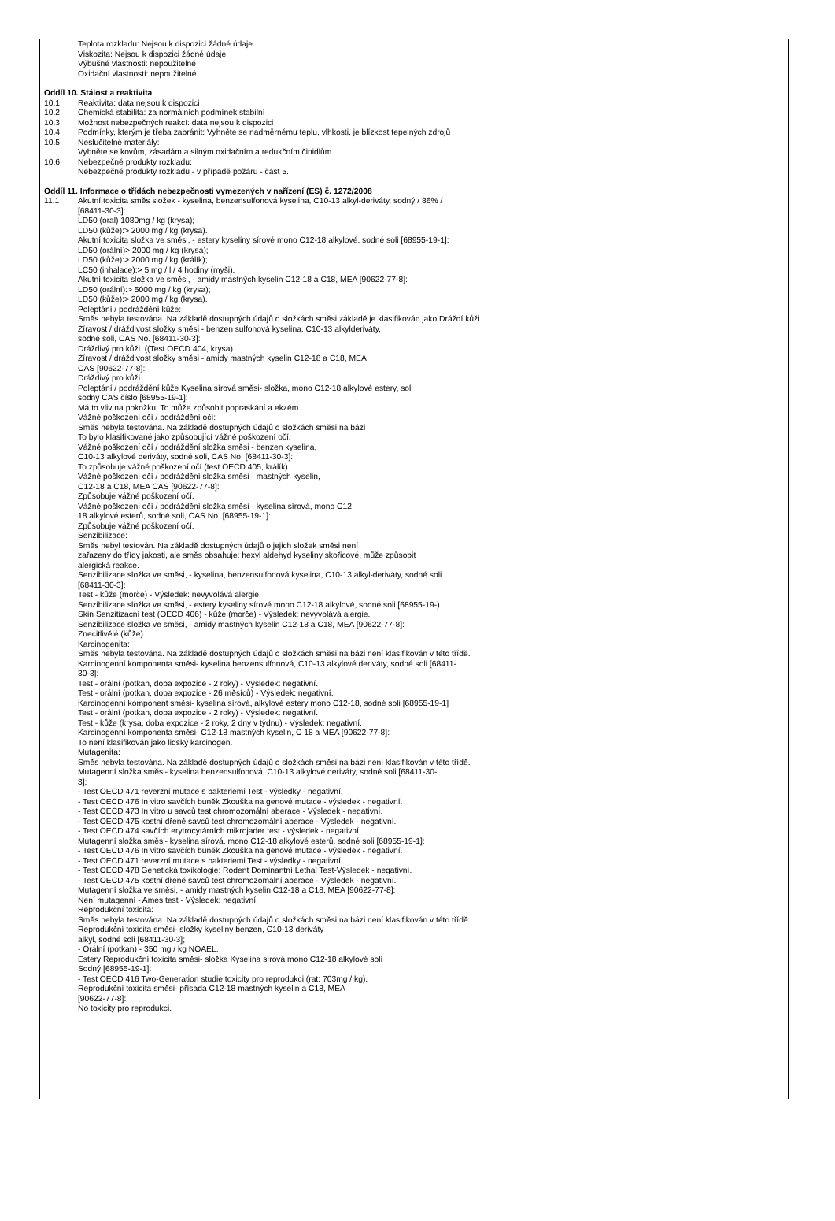Teplota rozkladu: Nejsou k dispozici žádné údaje
Viskozita: Nejsou k dispozici žádné údaje
Výbušné vlastnosti: nepoužitelné
Oxidační vlastnosti: nepoužitelné
Oddíl 10. Stálost a reaktivita
10.1 Reaktivita: data nejsou k dispozici
10.2 Chemická stabilita: za normálních podmínek stabilní
10.3 Možnost nebezpečných reakcí: data nejsou k dispozici
10.4 Podmínky, kterým je třeba zabránit: Vyhněte se nadměrnému teplu, vlhkosti, je blízkost tepelných zdrojů
10.5 Neslučitelné materiály:
Vyhněte se kovům, zásadám a silným oxidačním a redukčním činidlům
10.6 Nebezpečné produkty rozkladu:
Nebezpečné produkty rozkladu - v případě požáru - část 5.
Oddíl 11. Informace o třídách nebezpečnosti vymezených v nařízení (ES) č. 1272/2008
11.1 Akutní toxicita směs složek - kyselina, benzensulfonová kyselina, C10-13 alkyl-deriváty, sodný / 86% /
[68411-30-3]:
LD50 (oral) 1080mg / kg (krysa);
LD50 (kůže):> 2000 mg / kg (krysa).
Akutní toxicita složka ve směsi, - estery kyseliny sírové mono C12-18 alkylové, sodné soli [68955-19-1]:
LD50 (orální)> 2000 mg / kg (krysa);
LD50 (kůže):> 2000 mg / kg (králík);
LC50 (inhalace):> 5 mg / l / 4 hodiny (myši).
Akutní toxicita složka ve směsi, - amidy mastných kyselin C12-18 a C18, MEA [90622-77-8]:
LD50 (orální):> 5000 mg / kg (krysa);
LD50 (kůže):> 2000 mg / kg (krysa).
Poleptání / podráždění kůže:
Směs nebyla testována. Na základě dostupných údajů o složkách směsi základě je klasifikován jako Dráždí kůži.
Žíravost / dráždivost složky směsi - benzen sulfonová kyselina, C10-13 alkylderiváty,
sodné soli, CAS No. [68411-30-3]:
Dráždivý pro kůži. ((Test OECD 404, krysa).
Žíravost / dráždivost složky směsi - amidy mastných kyselin C12-18 a C18, MEA
CAS [90622-77-8]:
Dráždivý pro kůži.
Poleptání / podráždění kůže Kyselina sírová směsi- složka, mono C12-18 alkylové estery, soli
sodný CAS číslo [68955-19-1]:
Má to vliv na pokožku. To může způsobit popraskání a ekzém.
Vážné poškození očí / podráždění očí:
Směs nebyla testována. Na základě dostupných údajů o složkách směsi na bázi
To bylo klasifikované jako způsobující vážné poškození očí.
Vážné poškození očí / podráždění složka směsi - benzen kyselina,
C10-13 alkylové deriváty, sodné soli, CAS No. [68411-30-3]:
To způsobuje vážné poškození očí (test OECD 405, králík).
Vážné poškození očí / podráždění složka směsi - mastných kyselin,
C12-18 a C18, MEA CAS [90622-77-8]:
Způsobuje vážné poškození očí.
Vážné poškození očí / podráždění složka směsi - kyselina sírová, mono C12
18 alkylové esterů, sodné soli, CAS No. [68955-19-1]:
Způsobuje vážné poškození očí.
Senzibilizace:
Směs nebyl testován. Na základě dostupných údajů o jejich složek směsi není
zařazeny do třídy jakosti, ale směs obsahuje: hexyl aldehyd kyseliny skořicové, může způsobit
alergická reakce.
Senzibilizace složka ve směsi, - kyselina, benzensulfonová kyselina, C10-13 alkyl-deriváty, sodné soli
[68411-30-3]:
Test - kůže (morče) - Výsledek: nevyvolává alergie.
Senzibilizace složka ve směsi, - estery kyseliny sírové mono C12-18 alkylové, sodné soli [68955-19-)
Skin Senzitizacní test (OECD 406) - kůže (morče) - Výsledek: nevyvolává alergie.
Senzibilizace složka ve směsi, - amidy mastných kyselin C12-18 a C18, MEA [90622-77-8]:
Znecitlivělé (kůže).
Karcinogenita:
Směs nebyla testována. Na základě dostupných údajů o složkách směsi na bázi není klasifikován v této třídě.
Karcinogenní komponenta směsi- kyselina benzensulfonová, C10-13 alkylové deriváty, sodné soli [68411-
30-3]:
Test - orální (potkan, doba expozice - 2 roky) - Výsledek: negativní.
Test - orální (potkan, doba expozice - 26 měsíců) - Výsledek: negativní.
Karcinogenní komponent směsi- kyselina sírová, alkylové estery mono C12-18, sodné soli [68955-19-1]
Test - orální (potkan, doba expozice - 2 roky) - Výsledek: negativní.
Test - kůže (krysa, doba expozice - 2 roky, 2 dny v týdnu) - Výsledek: negativní.
Karcinogenní komponenta směsi- C12-18 mastných kyselin, C 18 a MEA [90622-77-8]:
To není klasifikován jako lidský karcinogen.
Mutagenita:
Směs nebyla testována. Na základě dostupných údajů o složkách směsi na bázi není klasifikován v této třídě.
Mutagenní složka směsi- kyselina benzensulfonová, C10-13 alkylové deriváty, sodné soli [68411-30-
3];
- Test OECD 471 reverzní mutace s bakteriemi Test - výsledky - negativní.
- Test OECD 476 In vitro savčích buněk Zkouška na genové mutace - výsledek - negativní.
- Test OECD 473 In vitro u savců test chromozomální aberace - Výsledek - negativní.
- Test OECD 475 kostní dřeně savců test chromozomální aberace - Výsledek - negativní.
- Test OECD 474 savčích erytrocytárních mikrojader test - výsledek - negativní.
Mutagenní složka směsi- kyselina sírová, mono C12-18 alkylové esterů, sodné soli [68955-19-1]:
- Test OECD 476 In vitro savčích buněk Zkouška na genové mutace - výsledek - negativní.
- Test OECD 471 reverzní mutace s bakteriemi Test - výsledky - negativní.
- Test OECD 478 Genetická toxikologie: Rodent Dominantní Lethal Test-Výsledek - negativní.
- Test OECD 475 kostní dřeně savců test chromozomální aberace - Výsledek - negativní.
Mutagenní složka ve směsi, - amidy mastných kyselin C12-18 a C18, MEA [90622-77-8]:
Není mutagenní - Ames test - Výsledek: negativní.
Reprodukční toxicita:
Směs nebyla testována. Na základě dostupných údajů o složkách směsi na bázi není klasifikován v této třídě.
Reprodukční toxicita směsi- složky kyseliny benzen, C10-13 deriváty
alkyl, sodné soli [68411-30-3];
- Orální (potkan) - 350 mg / kg NOAEL.
Estery Reprodukční toxicita směsi- složka Kyselina sírová mono C12-18 alkylové solí
Sodný [68955-19-1]:
- Test OECD 416 Two-Generation studie toxicity pro reprodukci (rat: 703mg / kg).
Reprodukční toxicita směsi- přísada C12-18 mastných kyselin a C18, MEA
[90622-77-8]:
No toxicity pro reprodukci.